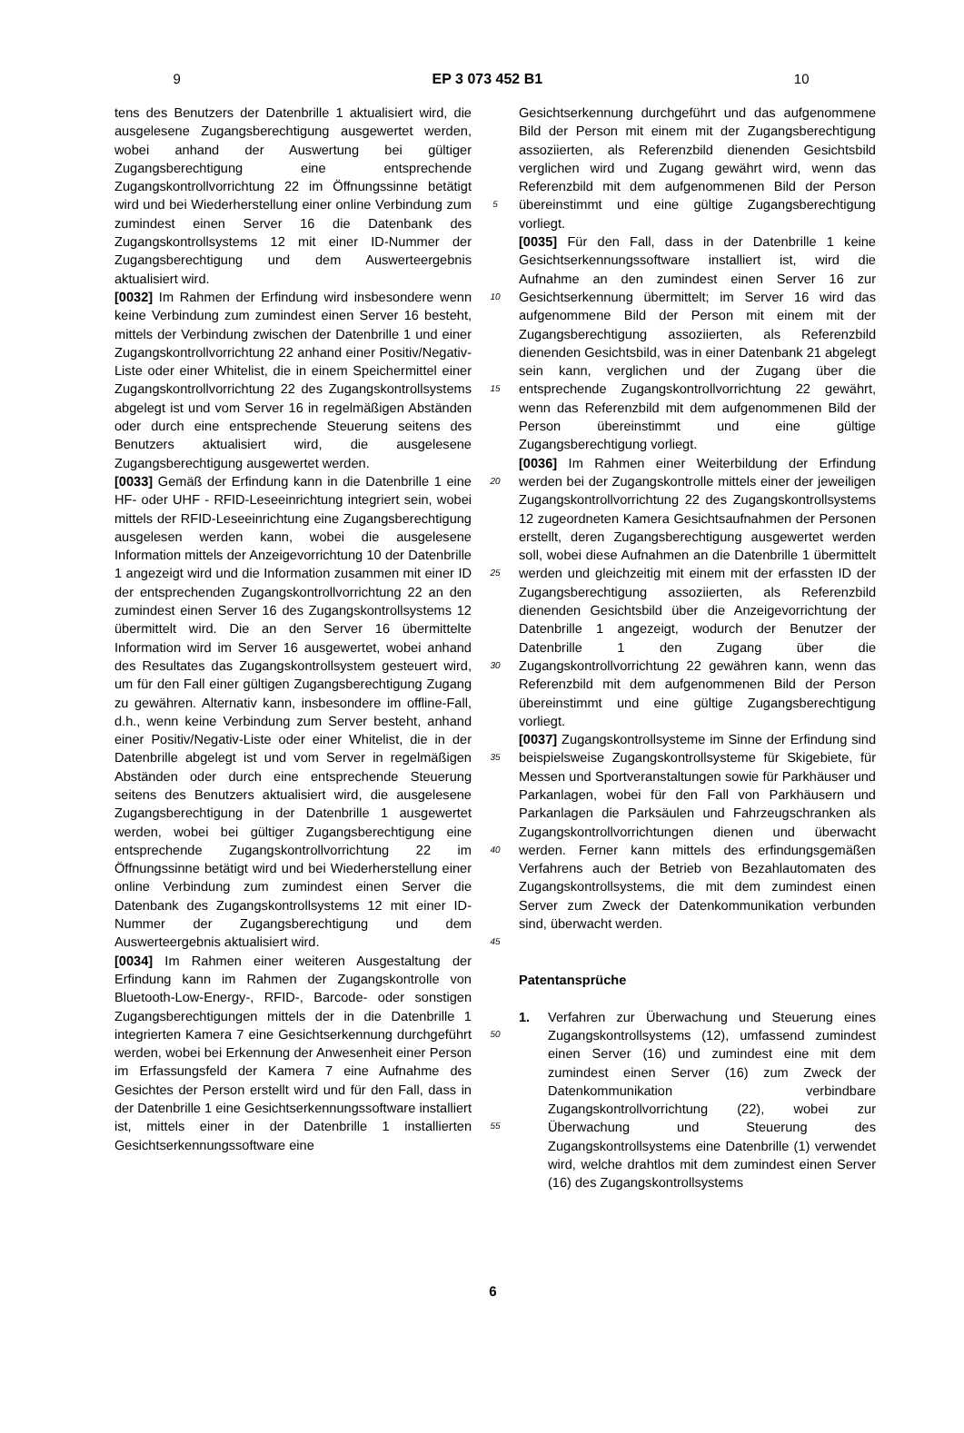9 EP 3 073 452 B1 10
tens des Benutzers der Datenbrille 1 aktualisiert wird, die ausgelesene Zugangsberechtigung ausgewertet werden, wobei anhand der Auswertung bei gültiger Zugangsberechtigung eine entsprechende Zugangskontrollvorrichtung 22 im Öffnungssinne betätigt wird und bei Wiederherstellung einer online Verbindung zum zumindest einen Server 16 die Datenbank des Zugangskontrollsystems 12 mit einer ID-Nummer der Zugangsberechtigung und dem Auswerteergebnis aktualisiert wird.
[0032] Im Rahmen der Erfindung wird insbesondere wenn keine Verbindung zum zumindest einen Server 16 besteht, mittels der Verbindung zwischen der Datenbrille 1 und einer Zugangskontrollvorrichtung 22 anhand einer Positiv/Negativ-Liste oder einer Whitelist, die in einem Speichermittel einer Zugangskontrollvorrichtung 22 des Zugangskontrollsystems abgelegt ist und vom Server 16 in regelmäßigen Abständen oder durch eine entsprechende Steuerung seitens des Benutzers aktualisiert wird, die ausgelesene Zugangsberechtigung ausgewertet werden.
[0033] Gemäß der Erfindung kann in die Datenbrille 1 eine HF- oder UHF - RFID-Leseeinrichtung integriert sein, wobei mittels der RFID-Leseeinrichtung eine Zugangsberechtigung ausgelesen werden kann, wobei die ausgelesene Information mittels der Anzeigevorrichtung 10 der Datenbrille 1 angezeigt wird und die Information zusammen mit einer ID der entsprechenden Zugangskontrollvorrichtung 22 an den zumindest einen Server 16 des Zugangskontrollsystems 12 übermittelt wird. Die an den Server 16 übermittelte Information wird im Server 16 ausgewertet, wobei anhand des Resultates das Zugangskontrollsystem gesteuert wird, um für den Fall einer gültigen Zugangsberechtigung Zugang zu gewähren. Alternativ kann, insbesondere im offline-Fall, d.h., wenn keine Verbindung zum Server besteht, anhand einer Positiv/Negativ-Liste oder einer Whitelist, die in der Datenbrille abgelegt ist und vom Server in regelmäßigen Abständen oder durch eine entsprechende Steuerung seitens des Benutzers aktualisiert wird, die ausgelesene Zugangsberechtigung in der Datenbrille 1 ausgewertet werden, wobei bei gültiger Zugangsberechtigung eine entsprechende Zugangskontrollvorrichtung 22 im Öffnungssinne betätigt wird und bei Wiederherstellung einer online Verbindung zum zumindest einen Server die Datenbank des Zugangskontrollsystems 12 mit einer ID-Nummer der Zugangsberechtigung und dem Auswerteergebnis aktualisiert wird.
[0034] Im Rahmen einer weiteren Ausgestaltung der Erfindung kann im Rahmen der Zugangskontrolle von Bluetooth-Low-Energy-, RFID-, Barcode- oder sonstigen Zugangsberechtigungen mittels der in die Datenbrille 1 integrierten Kamera 7 eine Gesichtserkennung durchgeführt werden, wobei bei Erkennung der Anwesenheit einer Person im Erfassungsfeld der Kamera 7 eine Aufnahme des Gesichtes der Person erstellt wird und für den Fall, dass in der Datenbrille 1 eine Gesichtserkennungssoftware installiert ist, mittels einer in der Datenbrille 1 installierten Gesichtserkennungssoftware eine
5
10
15
20
25
30
35
40
45
50
55
Gesichtserkennung durchgeführt und das aufgenommene Bild der Person mit einem mit der Zugangsberechtigung assoziierten, als Referenzbild dienenden Gesichtsbild verglichen wird und Zugang gewährt wird, wenn das Referenzbild mit dem aufgenommenen Bild der Person übereinstimmt und eine gültige Zugangsberechtigung vorliegt.
[0035] Für den Fall, dass in der Datenbrille 1 keine Gesichtserkennungssoftware installiert ist, wird die Aufnahme an den zumindest einen Server 16 zur Gesichtserkennung übermittelt; im Server 16 wird das aufgenommene Bild der Person mit einem mit der Zugangsberechtigung assoziierten, als Referenzbild dienenden Gesichtsbild, was in einer Datenbank 21 abgelegt sein kann, verglichen und der Zugang über die entsprechende Zugangskontrollvorrichtung 22 gewährt, wenn das Referenzbild mit dem aufgenommenen Bild der Person übereinstimmt und eine gültige Zugangsberechtigung vorliegt.
[0036] Im Rahmen einer Weiterbildung der Erfindung werden bei der Zugangskontrolle mittels einer der jeweiligen Zugangskontrollvorrichtung 22 des Zugangskontrollsystems 12 zugeordneten Kamera Gesichtsaufnahmen der Personen erstellt, deren Zugangsberechtigung ausgewertet werden soll, wobei diese Aufnahmen an die Datenbrille 1 übermittelt werden und gleichzeitig mit einem mit der erfassten ID der Zugangsberechtigung assoziierten, als Referenzbild dienenden Gesichtsbild über die Anzeigevorrichtung der Datenbrille 1 angezeigt, wodurch der Benutzer der Datenbrille 1 den Zugang über die Zugangskontrollvorrichtung 22 gewähren kann, wenn das Referenzbild mit dem aufgenommenen Bild der Person übereinstimmt und eine gültige Zugangsberechtigung vorliegt.
[0037] Zugangskontrollsysteme im Sinne der Erfindung sind beispielsweise Zugangskontrollsysteme für Skigebiete, für Messen und Sportveranstaltungen sowie für Parkhäuser und Parkanlagen, wobei für den Fall von Parkhäusern und Parkanlagen die Parksäulen und Fahrzeugschranken als Zugangskontrollvorrichtungen dienen und überwacht werden. Ferner kann mittels des erfindungsgemäßen Verfahrens auch der Betrieb von Bezahlautomaten des Zugangskontrollsystems, die mit dem zumindest einen Server zum Zweck der Datenkommunikation verbunden sind, überwacht werden.
Patentansprüche
1. Verfahren zur Überwachung und Steuerung eines Zugangskontrollsystems (12), umfassend zumindest einen Server (16) und zumindest eine mit dem zumindest einen Server (16) zum Zweck der Datenkommunikation verbindbare Zugangskontrollvorrichtung (22), wobei zur Überwachung und Steuerung des Zugangskontrollsystems eine Datenbrille (1) verwendet wird, welche drahtlos mit dem zumindest einen Server (16) des Zugangskontrollsystems
6